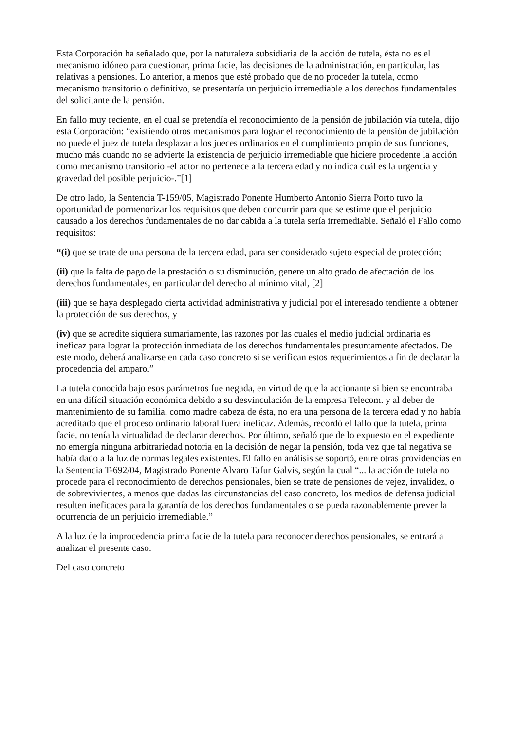Esta Corporación ha señalado que, por la naturaleza subsidiaria de la acción de tutela, ésta no es el mecanismo idóneo para cuestionar, prima facie, las decisiones de la administración, en particular, las relativas a pensiones. Lo anterior, a menos que esté probado que de no proceder la tutela, como mecanismo transitorio o definitivo, se presentaría un perjuicio irremediable a los derechos fundamentales del solicitante de la pensión.
En fallo muy reciente, en el cual se pretendía el reconocimiento de la pensión de jubilación vía tutela, dijo esta Corporación: “existiendo otros mecanismos para lograr el reconocimiento de la pensión de jubilación no puede el juez de tutela desplazar a los jueces ordinarios en el cumplimiento propio de sus funciones, mucho más cuando no se advierte la existencia de perjuicio irremediable que hiciere procedente la acción como mecanismo transitorio -el actor no pertenece a la tercera edad y no indica cuál es la urgencia y gravedad del posible perjuicio-.”[1]
De otro lado, la Sentencia T-159/05, Magistrado Ponente Humberto Antonio Sierra Porto tuvo la oportunidad de pormenorizar los requisitos que deben concurrir para que se estime que el perjuicio causado a los derechos fundamentales de no dar cabida a la tutela sería irremediable. Señaló el Fallo como requisitos:
“(i) que se trate de una persona de la tercera edad, para ser considerado sujeto especial de protección;
(ii) que la falta de pago de la prestación o su disminución, genere un alto grado de afectación de los derechos fundamentales, en particular del derecho al mínimo vital, [2]
(iii) que se haya desplegado cierta actividad administrativa y judicial por el interesado tendiente a obtener la protección de sus derechos, y
(iv) que se acredite siquiera sumariamente, las razones por las cuales el medio judicial ordinaria es ineficaz para lograr la protección inmediata de los derechos fundamentales presuntamente afectados. De este modo, deberá analizarse en cada caso concreto si se verifican estos requerimientos a fin de declarar la procedencia del amparo.”
La tutela conocida bajo esos parámetros fue negada, en virtud de que la accionante si bien se encontraba en una difícil situación económica debido a su desvinculación de la empresa Telecom. y al deber de mantenimiento de su familia, como madre cabeza de ésta, no era una persona de la tercera edad y no había acreditado que el proceso ordinario laboral fuera ineficaz. Además, recordó el fallo que la tutela, prima facie, no tenía la virtualidad de declarar derechos. Por último, señaló que de lo expuesto en el expediente no emergía ninguna arbitrariedad notoria en la decisión de negar la pensión, toda vez que tal negativa se había dado a la luz de normas legales existentes. El fallo en análisis se soportó, entre otras providencias en la Sentencia T-692/04, Magistrado Ponente Alvaro Tafur Galvis, según la cual “... la acción de tutela no procede para el reconocimiento de derechos pensionales, bien se trate de pensiones de vejez, invalidez, o de sobrevivientes, a menos que dadas las circunstancias del caso concreto, los medios de defensa judicial resulten ineficaces para la garantía de los derechos fundamentales o se pueda razonablemente prever la ocurrencia de un perjuicio irremediable.”
A la luz de la improcedencia prima facie de la tutela para reconocer derechos pensionales, se entrará a analizar el presente caso.
Del caso concreto